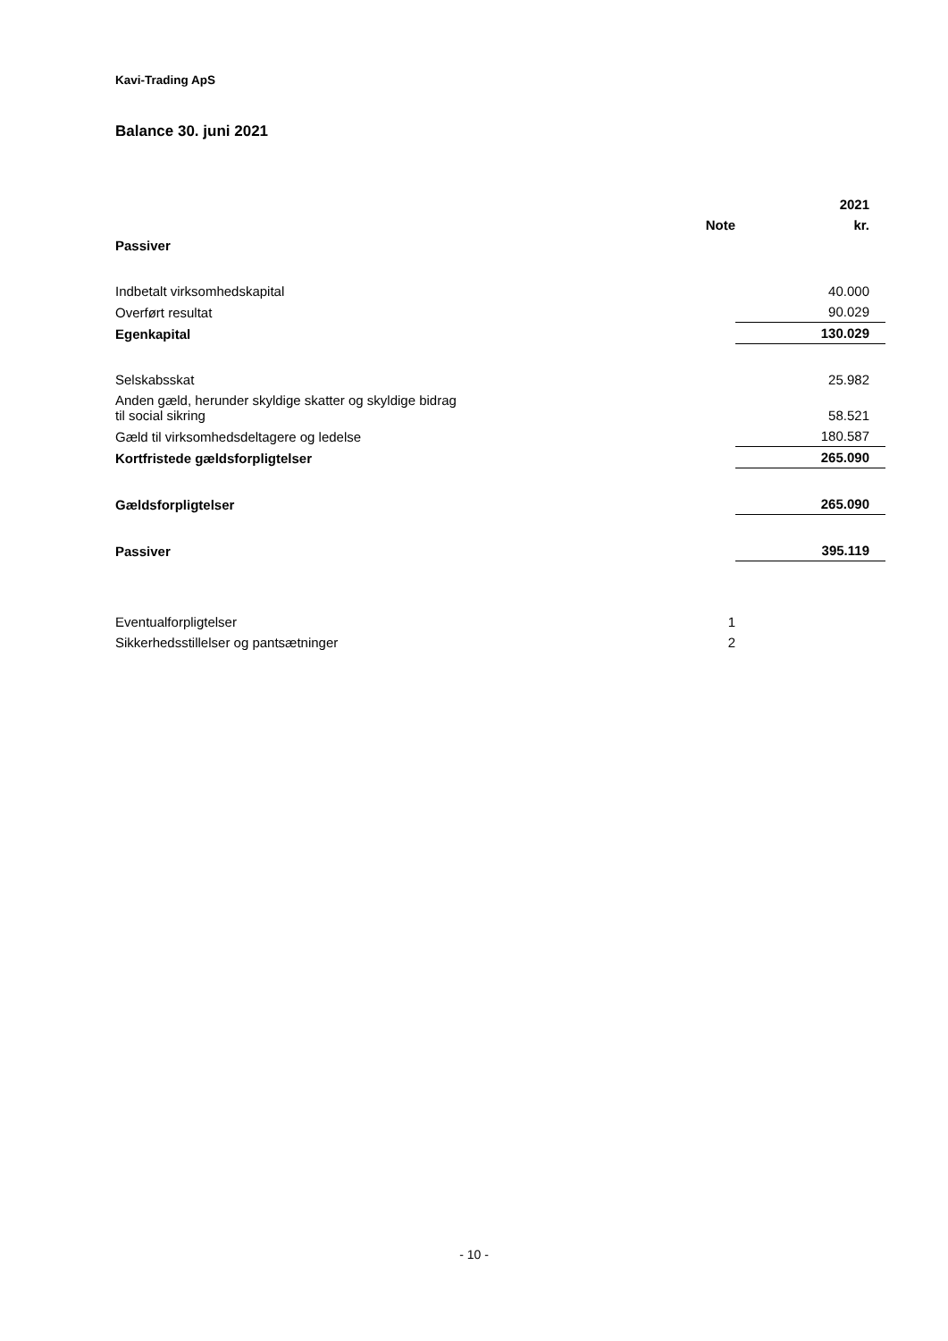Kavi-Trading ApS
Balance 30. juni 2021
| | | 2021 |
| | Note | kr. |
| Passiver | | |
| Indbetalt virksomhedskapital | | 40.000 |
| Overført resultat | | 90.029 |
| Egenkapital | | 130.029 |
| Selskabsskat | | 25.982 |
| Anden gæld, herunder skyldige skatter og skyldige bidrag til social sikring | | 58.521 |
| Gæld til virksomhedsdeltagere og ledelse | | 180.587 |
| Kortfristede gældsforpligtelser | | 265.090 |
| Gældsforpligtelser | | 265.090 |
| Passiver | | 395.119 |
| Eventualforpligtelser | 1 | |
| Sikkerhedsstillelser og pantsætninger | 2 | |
- 10 -